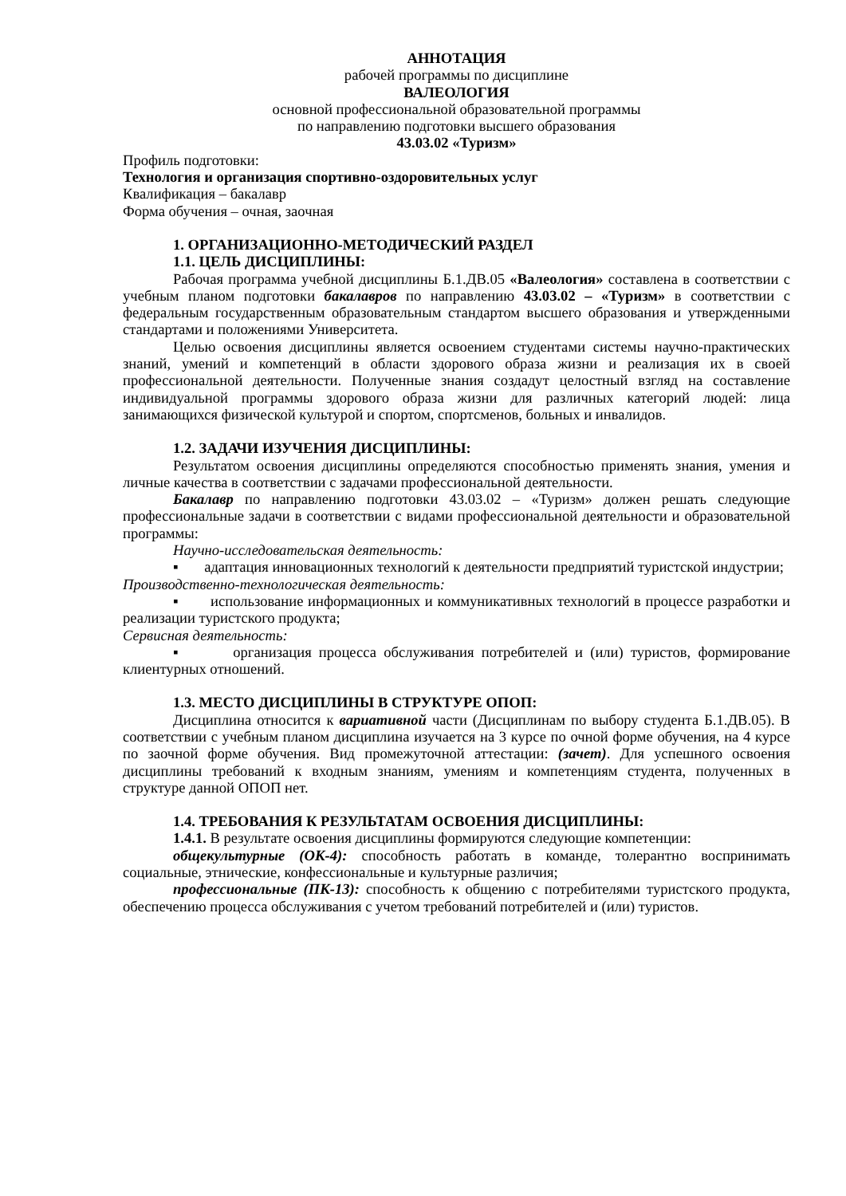АННОТАЦИЯ
рабочей программы по дисциплине
ВАЛЕОЛОГИЯ
основной профессиональной образовательной программы
по направлению подготовки высшего образования
43.03.02 «Туризм»
Профиль подготовки:
Технология и организация спортивно-оздоровительных услуг
Квалификация – бакалавр
Форма обучения – очная, заочная
1. ОРГАНИЗАЦИОННО-МЕТОДИЧЕСКИЙ РАЗДЕЛ
1.1. ЦЕЛЬ ДИСЦИПЛИНЫ:
Рабочая программа учебной дисциплины Б.1.ДВ.05 «Валеология» составлена в соответствии с учебным планом подготовки бакалавров по направлению 43.03.02 – «Туризм» в соответствии с федеральным государственным образовательным стандартом высшего образования и утвержденными стандартами и положениями Университета.
Целью освоения дисциплины является освоением студентами системы научно-практических знаний, умений и компетенций в области здорового образа жизни и реализация их в своей профессиональной деятельности. Полученные знания создадут целостный взгляд на составление индивидуальной программы здорового образа жизни для различных категорий людей: лица занимающихся физической культурой и спортом, спортсменов, больных и инвалидов.
1.2. ЗАДАЧИ ИЗУЧЕНИЯ ДИСЦИПЛИНЫ:
Результатом освоения дисциплины определяются способностью применять знания, умения и личные качества в соответствии с задачами профессиональной деятельности.
Бакалавр по направлению подготовки 43.03.02 – «Туризм» должен решать следующие профессиональные задачи в соответствии с видами профессиональной деятельности и образовательной программы:
Научно-исследовательская деятельность:
▪ адаптация инновационных технологий к деятельности предприятий туристской индустрии;
Производственно-технологическая деятельность:
▪ использование информационных и коммуникативных технологий в процессе разработки и реализации туристского продукта;
Сервисная деятельность:
▪ организация процесса обслуживания потребителей и (или) туристов, формирование клиентурных отношений.
1.3. МЕСТО ДИСЦИПЛИНЫ В СТРУКТУРЕ ОПОП:
Дисциплина относится к вариативной части (Дисциплинам по выбору студента Б.1.ДВ.05). В соответствии с учебным планом дисциплина изучается на 3 курсе по очной форме обучения, на 4 курсе по заочной форме обучения. Вид промежуточной аттестации: (зачет). Для успешного освоения дисциплины требований к входным знаниям, умениям и компетенциям студента, полученных в структуре данной ОПОП нет.
1.4. ТРЕБОВАНИЯ К РЕЗУЛЬТАТАМ ОСВОЕНИЯ ДИСЦИПЛИНЫ:
1.4.1. В результате освоения дисциплины формируются следующие компетенции:
общекультурные (ОК-4): способность работать в команде, толерантно воспринимать социальные, этнические, конфессиональные и культурные различия;
профессиональные (ПК-13): способность к общению с потребителями туристского продукта, обеспечению процесса обслуживания с учетом требований потребителей и (или) туристов.